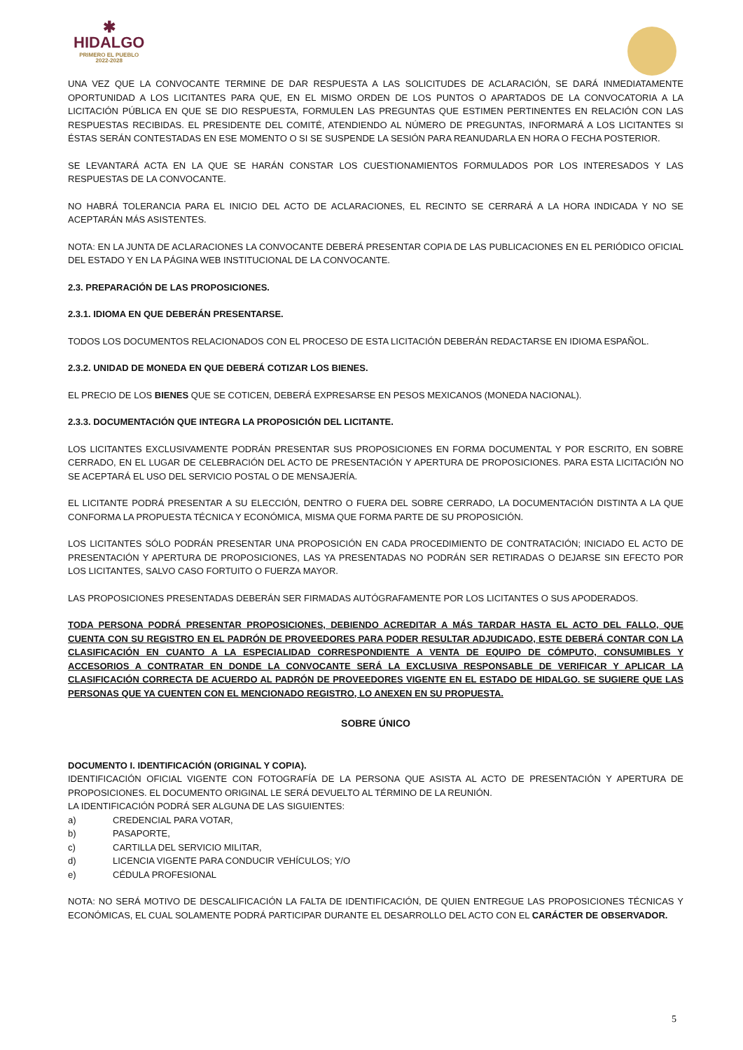✱
HIDALGO
PRIMERO EL PUEBLO
2022-2028
UNA VEZ QUE LA CONVOCANTE TERMINE DE DAR RESPUESTA A LAS SOLICITUDES DE ACLARACIÓN, SE DARÁ INMEDIATAMENTE OPORTUNIDAD A LOS LICITANTES PARA QUE, EN EL MISMO ORDEN DE LOS PUNTOS O APARTADOS DE LA CONVOCATORIA A LA LICITACIÓN PÚBLICA EN QUE SE DIO RESPUESTA, FORMULEN LAS PREGUNTAS QUE ESTIMEN PERTINENTES EN RELACIÓN CON LAS RESPUESTAS RECIBIDAS. EL PRESIDENTE DEL COMITÉ, ATENDIENDO AL NÚMERO DE PREGUNTAS, INFORMARÁ A LOS LICITANTES SI ÉSTAS SERÁN CONTESTADAS EN ESE MOMENTO O SI SE SUSPENDE LA SESIÓN PARA REANUDARLA EN HORA O FECHA POSTERIOR.
SE LEVANTARÁ ACTA EN LA QUE SE HARÁN CONSTAR LOS CUESTIONAMIENTOS FORMULADOS POR LOS INTERESADOS Y LAS RESPUESTAS DE LA CONVOCANTE.
NO HABRÁ TOLERANCIA PARA EL INICIO DEL ACTO DE ACLARACIONES, EL RECINTO SE CERRARÁ A LA HORA INDICADA Y NO SE ACEPTARÁN MÁS ASISTENTES.
NOTA: EN LA JUNTA DE ACLARACIONES LA CONVOCANTE DEBERÁ PRESENTAR COPIA DE LAS PUBLICACIONES EN EL PERIÓDICO OFICIAL DEL ESTADO Y EN LA PÁGINA WEB INSTITUCIONAL DE LA CONVOCANTE.
2.3. PREPARACIÓN DE LAS PROPOSICIONES.
2.3.1. IDIOMA EN QUE DEBERÁN PRESENTARSE.
TODOS LOS DOCUMENTOS RELACIONADOS CON EL PROCESO DE ESTA LICITACIÓN DEBERÁN REDACTARSE EN IDIOMA ESPAÑOL.
2.3.2. UNIDAD DE MONEDA EN QUE DEBERÁ COTIZAR LOS BIENES.
EL PRECIO DE LOS BIENES QUE SE COTICEN, DEBERÁ EXPRESARSE EN PESOS MEXICANOS (MONEDA NACIONAL).
2.3.3. DOCUMENTACIÓN QUE INTEGRA LA PROPOSICIÓN DEL LICITANTE.
LOS LICITANTES EXCLUSIVAMENTE PODRÁN PRESENTAR SUS PROPOSICIONES EN FORMA DOCUMENTAL Y POR ESCRITO, EN SOBRE CERRADO, EN EL LUGAR DE CELEBRACIÓN DEL ACTO DE PRESENTACIÓN Y APERTURA DE PROPOSICIONES. PARA ESTA LICITACIÓN NO SE ACEPTARÁ EL USO DEL SERVICIO POSTAL O DE MENSAJERÍA.
EL LICITANTE PODRÁ PRESENTAR A SU ELECCIÓN, DENTRO O FUERA DEL SOBRE CERRADO, LA DOCUMENTACIÓN DISTINTA A LA QUE CONFORMA LA PROPUESTA TÉCNICA Y ECONÓMICA, MISMA QUE FORMA PARTE DE SU PROPOSICIÓN.
LOS LICITANTES SÓLO PODRÁN PRESENTAR UNA PROPOSICIÓN EN CADA PROCEDIMIENTO DE CONTRATACIÓN; INICIADO EL ACTO DE PRESENTACIÓN Y APERTURA DE PROPOSICIONES, LAS YA PRESENTADAS NO PODRÁN SER RETIRADAS O DEJARSE SIN EFECTO POR LOS LICITANTES, SALVO CASO FORTUITO O FUERZA MAYOR.
LAS PROPOSICIONES PRESENTADAS DEBERÁN SER FIRMADAS AUTÓGRAFAMENTE POR LOS LICITANTES O SUS APODERADOS.
TODA PERSONA PODRÁ PRESENTAR PROPOSICIONES, DEBIENDO ACREDITAR A MÁS TARDAR HASTA EL ACTO DEL FALLO, QUE CUENTA CON SU REGISTRO EN EL PADRÓN DE PROVEEDORES PARA PODER RESULTAR ADJUDICADO, ESTE DEBERÁ CONTAR CON LA CLASIFICACIÓN EN CUANTO A LA ESPECIALIDAD CORRESPONDIENTE A VENTA DE EQUIPO DE CÓMPUTO, CONSUMIBLES Y ACCESORIOS A CONTRATAR EN DONDE LA CONVOCANTE SERÁ LA EXCLUSIVA RESPONSABLE DE VERIFICAR Y APLICAR LA CLASIFICACIÓN CORRECTA DE ACUERDO AL PADRÓN DE PROVEEDORES VIGENTE EN EL ESTADO DE HIDALGO. SE SUGIERE QUE LAS PERSONAS QUE YA CUENTEN CON EL MENCIONADO REGISTRO, LO ANEXEN EN SU PROPUESTA.
SOBRE ÚNICO
DOCUMENTO I. IDENTIFICACIÓN (ORIGINAL Y COPIA).
IDENTIFICACIÓN OFICIAL VIGENTE CON FOTOGRAFÍA DE LA PERSONA QUE ASISTA AL ACTO DE PRESENTACIÓN Y APERTURA DE PROPOSICIONES. EL DOCUMENTO ORIGINAL LE SERÁ DEVUELTO AL TÉRMINO DE LA REUNIÓN.
LA IDENTIFICACIÓN PODRÁ SER ALGUNA DE LAS SIGUIENTES:
a) CREDENCIAL PARA VOTAR,
b) PASAPORTE,
c) CARTILLA DEL SERVICIO MILITAR,
d) LICENCIA VIGENTE PARA CONDUCIR VEHÍCULOS; Y/O
e) CÉDULA PROFESIONAL
NOTA: NO SERÁ MOTIVO DE DESCALIFICACIÓN LA FALTA DE IDENTIFICACIÓN, DE QUIEN ENTREGUE LAS PROPOSICIONES TÉCNICAS Y ECONÓMICAS, EL CUAL SOLAMENTE PODRÁ PARTICIPAR DURANTE EL DESARROLLO DEL ACTO CON EL CARÁCTER DE OBSERVADOR.
5